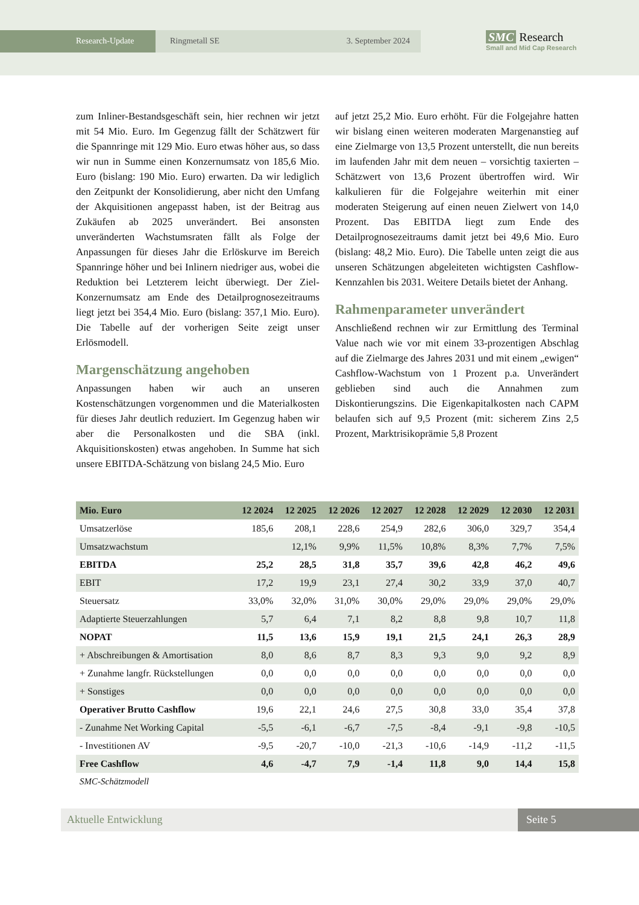Research-Update Ringmetall SE 3. September 2024
SMC Research
Small and Mid Cap Research
zum Inliner-Bestandsgeschäft sein, hier rechnen wir jetzt mit 54 Mio. Euro. Im Gegenzug fällt der Schätzwert für die Spannringe mit 129 Mio. Euro etwas höher aus, so dass wir nun in Summe einen Konzernumsatz von 185,6 Mio. Euro (bislang: 190 Mio. Euro) erwarten. Da wir lediglich den Zeitpunkt der Konsolidierung, aber nicht den Umfang der Akquisitionen angepasst haben, ist der Beitrag aus Zukäufen ab 2025 unverändert. Bei ansonsten unveränderten Wachstumsraten fällt als Folge der Anpassungen für dieses Jahr die Erlöskurve im Bereich Spannringe höher und bei Inlinern niedriger aus, wobei die Reduktion bei Letzterem leicht überwiegt. Der Ziel-Konzernumsatz am Ende des Detailprognosezeitraums liegt jetzt bei 354,4 Mio. Euro (bislang: 357,1 Mio. Euro). Die Tabelle auf der vorherigen Seite zeigt unser Erlösmodell.
Margenschätzung angehoben
Anpassungen haben wir auch an unseren Kostenschätzungen vorgenommen und die Materialkosten für dieses Jahr deutlich reduziert. Im Gegenzug haben wir aber die Personalkosten und die SBA (inkl. Akquisitionskosten) etwas angehoben. In Summe hat sich unsere EBITDA-Schätzung von bislang 24,5 Mio. Euro
auf jetzt 25,2 Mio. Euro erhöht. Für die Folgejahre hatten wir bislang einen weiteren moderaten Margenanstieg auf eine Zielmarge von 13,5 Prozent unterstellt, die nun bereits im laufenden Jahr mit dem neuen – vorsichtig taxierten – Schätzwert von 13,6 Prozent übertroffen wird. Wir kalkulieren für die Folgejahre weiterhin mit einer moderaten Steigerung auf einen neuen Zielwert von 14,0 Prozent. Das EBITDA liegt zum Ende des Detailprognosezeitraums damit jetzt bei 49,6 Mio. Euro (bislang: 48,2 Mio. Euro). Die Tabelle unten zeigt die aus unseren Schätzungen abgeleiteten wichtigsten Cashflow-Kennzahlen bis 2031. Weitere Details bietet der Anhang.
Rahmenparameter unverändert
Anschließend rechnen wir zur Ermittlung des Terminal Value nach wie vor mit einem 33-prozentigen Abschlag auf die Zielmarge des Jahres 2031 und mit einem „ewigen“ Cashflow-Wachstum von 1 Prozent p.a. Unverändert geblieben sind auch die Annahmen zum Diskontierungszins. Die Eigenkapitalkosten nach CAPM belaufen sich auf 9,5 Prozent (mit: sicherem Zins 2,5 Prozent, Marktrisikoprämie 5,8 Prozent
| Mio. Euro | 12 2024 | 12 2025 | 12 2026 | 12 2027 | 12 2028 | 12 2029 | 12 2030 | 12 2031 |
| --- | --- | --- | --- | --- | --- | --- | --- | --- |
| Umsatzerlöse | 185,6 | 208,1 | 228,6 | 254,9 | 282,6 | 306,0 | 329,7 | 354,4 |
| Umsatzwachstum | | 12,1% | 9,9% | 11,5% | 10,8% | 8,3% | 7,7% | 7,5% |
| EBITDA | 25,2 | 28,5 | 31,8 | 35,7 | 39,6 | 42,8 | 46,2 | 49,6 |
| EBIT | 17,2 | 19,9 | 23,1 | 27,4 | 30,2 | 33,9 | 37,0 | 40,7 |
| Steuersatz | 33,0% | 32,0% | 31,0% | 30,0% | 29,0% | 29,0% | 29,0% | 29,0% |
| Adaptierte Steuerzahlungen | 5,7 | 6,4 | 7,1 | 8,2 | 8,8 | 9,8 | 10,7 | 11,8 |
| NOPAT | 11,5 | 13,6 | 15,9 | 19,1 | 21,5 | 24,1 | 26,3 | 28,9 |
| + Abschreibungen & Amortisation | 8,0 | 8,6 | 8,7 | 8,3 | 9,3 | 9,0 | 9,2 | 8,9 |
| + Zunahme langfr. Rückstellungen | 0,0 | 0,0 | 0,0 | 0,0 | 0,0 | 0,0 | 0,0 | 0,0 |
| + Sonstiges | 0,0 | 0,0 | 0,0 | 0,0 | 0,0 | 0,0 | 0,0 | 0,0 |
| Operativer Brutto Cashflow | 19,6 | 22,1 | 24,6 | 27,5 | 30,8 | 33,0 | 35,4 | 37,8 |
| - Zunahme Net Working Capital | -5,5 | -6,1 | -6,7 | -7,5 | -8,4 | -9,1 | -9,8 | -10,5 |
| - Investitionen AV | -9,5 | -20,7 | -10,0 | -21,3 | -10,6 | -14,9 | -11,2 | -11,5 |
| Free Cashflow | 4,6 | -4,7 | 7,9 | -1,4 | 11,8 | 9,0 | 14,4 | 15,8 |
SMC-Schätzmodell
Aktuelle Entwicklung Seite 5